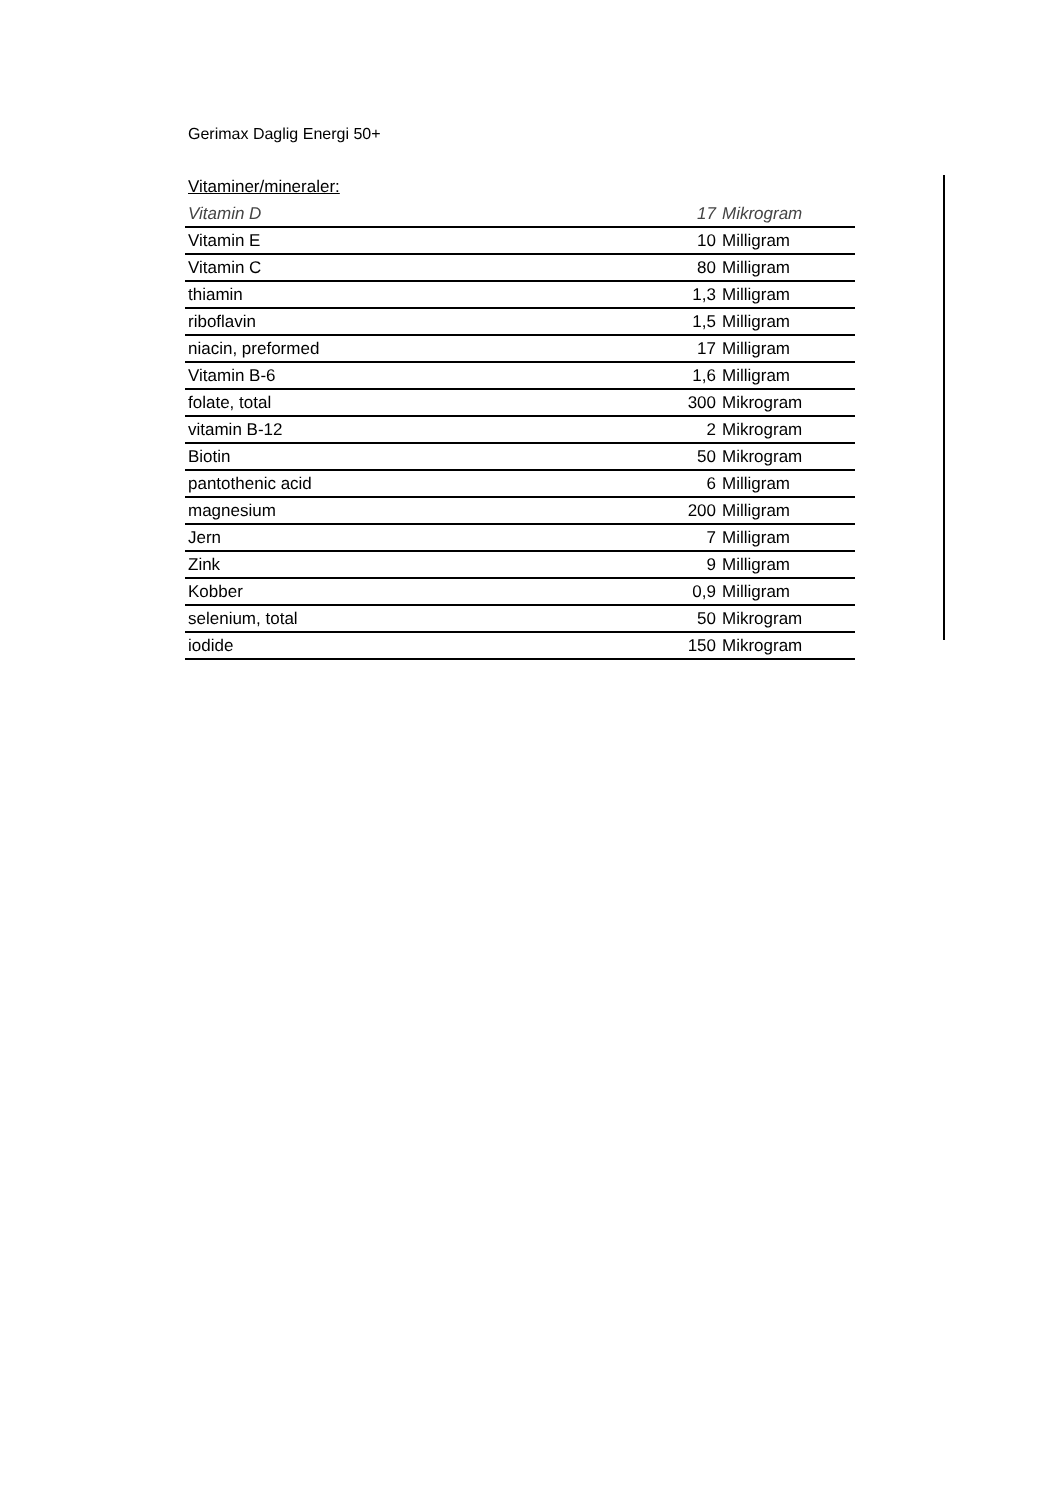Gerimax Daglig Energi 50+
Vitaminer/mineraler:
| Vitamin D | 17 | Mikrogram |
| Vitamin E | 10 | Milligram |
| Vitamin C | 80 | Milligram |
| thiamin | 1,3 | Milligram |
| riboflavin | 1,5 | Milligram |
| niacin, preformed | 17 | Milligram |
| Vitamin B-6 | 1,6 | Milligram |
| folate, total | 300 | Mikrogram |
| vitamin B-12 | 2 | Mikrogram |
| Biotin | 50 | Mikrogram |
| pantothenic acid | 6 | Milligram |
| magnesium | 200 | Milligram |
| Jern | 7 | Milligram |
| Zink | 9 | Milligram |
| Kobber | 0,9 | Milligram |
| selenium, total | 50 | Mikrogram |
| iodide | 150 | Mikrogram |